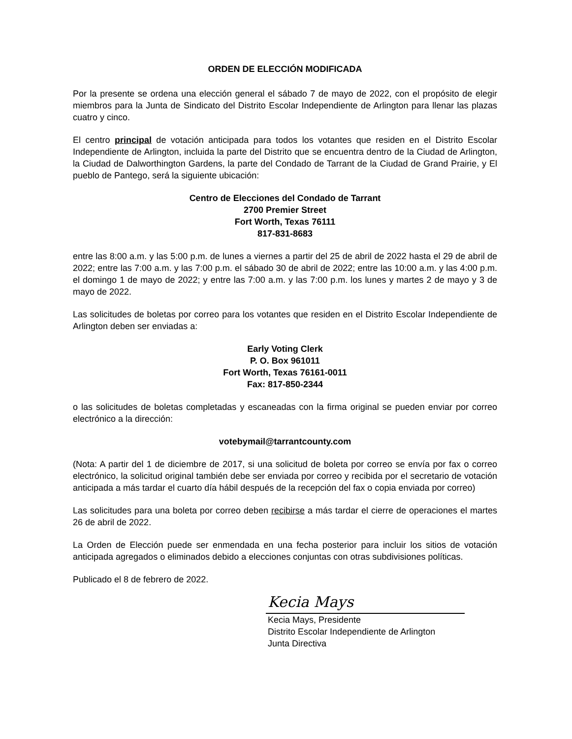ORDEN DE ELECCIÓN MODIFICADA
Por la presente se ordena una elección general el sábado 7 de mayo de 2022, con el propósito de elegir miembros para la Junta de Sindicato del Distrito Escolar Independiente de Arlington para llenar las plazas cuatro y cinco.
El centro principal de votación anticipada para todos los votantes que residen en el Distrito Escolar Independiente de Arlington, incluida la parte del Distrito que se encuentra dentro de la Ciudad de Arlington, la Ciudad de Dalworthington Gardens, la parte del Condado de Tarrant de la Ciudad de Grand Prairie, y El pueblo de Pantego, será la siguiente ubicación:
Centro de Elecciones del Condado de Tarrant
2700 Premier Street
Fort Worth, Texas 76111
817-831-8683
entre las 8:00 a.m. y las 5:00 p.m. de lunes a viernes a partir del 25 de abril de 2022 hasta el 29 de abril de 2022; entre las 7:00 a.m. y las 7:00 p.m. el sábado 30 de abril de 2022; entre las 10:00 a.m. y las 4:00 p.m. el domingo 1 de mayo de 2022; y entre las 7:00 a.m. y las 7:00 p.m. los lunes y martes 2 de mayo y 3 de mayo de 2022.
Las solicitudes de boletas por correo para los votantes que residen en el Distrito Escolar Independiente de Arlington deben ser enviadas a:
Early Voting Clerk
P. O. Box 961011
Fort Worth, Texas 76161-0011
Fax: 817-850-2344
o las solicitudes de boletas completadas y escaneadas con la firma original se pueden enviar por correo electrónico a la dirección:
votebymail@tarrantcounty.com
(Nota: A partir del 1 de diciembre de 2017, si una solicitud de boleta por correo se envía por fax o correo electrónico, la solicitud original también debe ser enviada por correo y recibida por el secretario de votación anticipada a más tardar el cuarto día hábil después de la recepción del fax o copia enviada por correo)
Las solicitudes para una boleta por correo deben recibirse a más tardar el cierre de operaciones el martes 26 de abril de 2022.
La Orden de Elección puede ser enmendada en una fecha posterior para incluir los sitios de votación anticipada agregados o eliminados debido a elecciones conjuntas con otras subdivisiones políticas.
Publicado el 8 de febrero de 2022.
Kecia Mays
Kecia Mays, Presidente
Distrito Escolar Independiente de Arlington
Junta Directiva